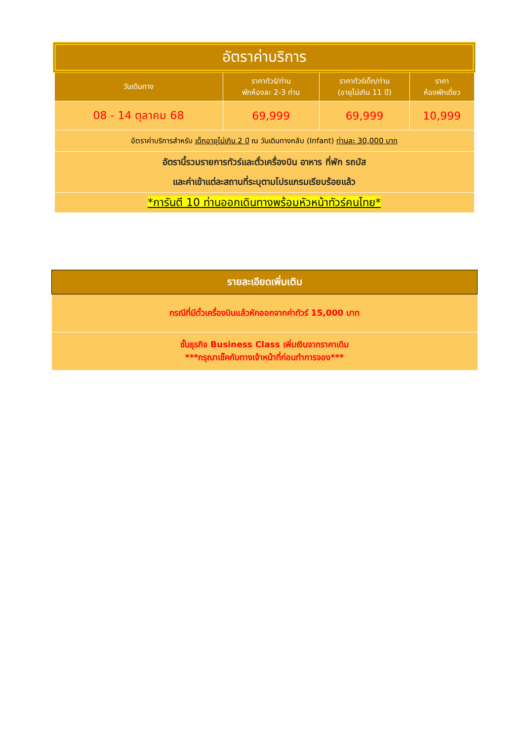| อัตราค่าบริการ | | | |
| วันเดินทาง | ราคาทัวร์/ท่าน พักห้องละ 2-3 ท่าน | ราคาทัวร์เด็ก/ท่าน (อายุไม่เกิน 11 ปี) | ราคา ห้องพักเดี่ยว |
| 08 - 14 ตุลาคม 68 | 69,999 | 69,999 | 10,999 |
| อัตราค่าบริการสำหรับ เด็กอายุไม่เกิน 2 ปี ณ วันเดินทางกลับ (Infant) ท่านละ 30,000 บาท | | | |
| อัตรานี้รวมรายการทัวร์และตั๋วเครื่องบิน อาหาร ที่พัก รถบัส และค่าเข้าแต่ละสถานที่ระบุตามโปรแกรมเรียบร้อยแล้ว | | | |
| *การันตี 10 ท่านออกเดินทางพร้อมหัวหน้าทัวร์คนไทย* | | | |
| รายละเอียดเพิ่มเติม |
| กรณีที่มีตั๋วเครื่องบินแล้วหักออกจากค่าทัวร์ 15,000 บาท |
| ชั้นธุรกิจ Business Class เพิ่มเงินจากราคาเดิม ***กรุณาเช็คกับทางเจ้าหน้าที่ก่อนทำการจอง*** |